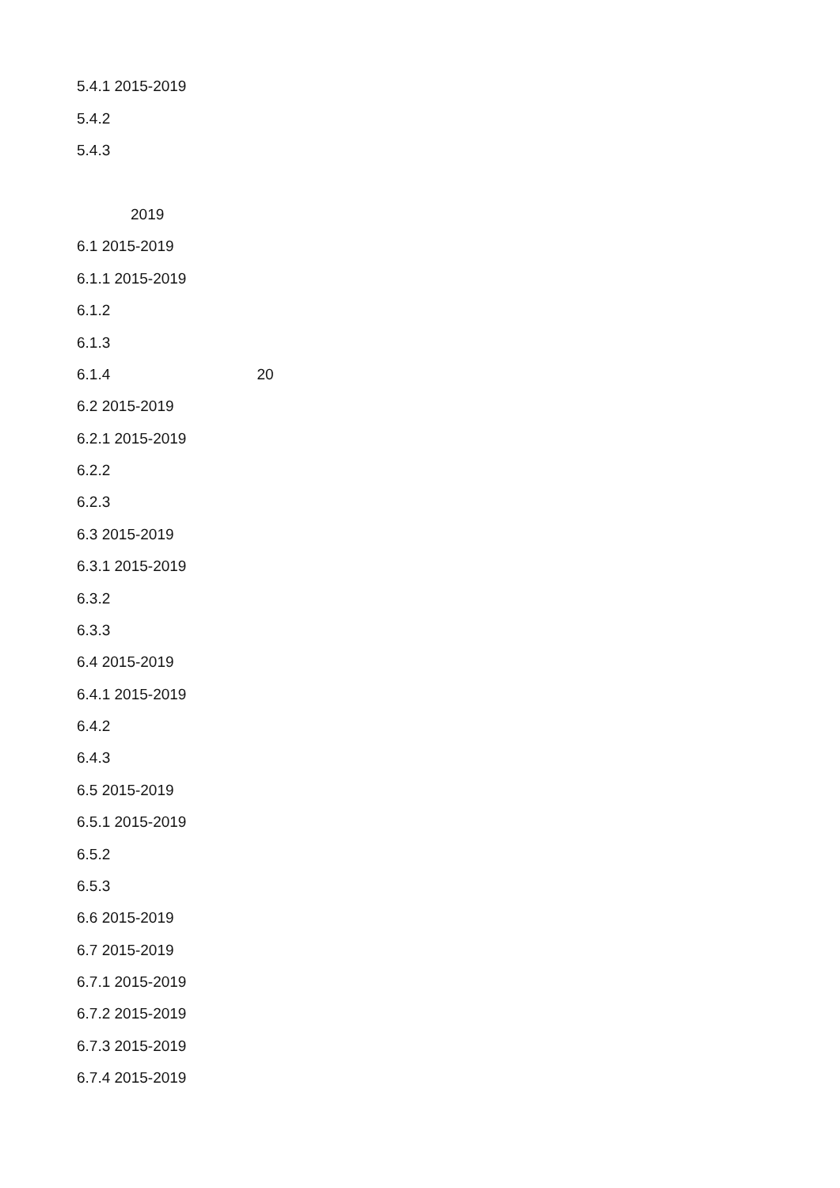5.4.1 2015-2019
5.4.2
5.4.3
2019
6.1 2015-2019
6.1.1 2015-2019
6.1.2
6.1.3
6.1.4 20
6.2 2015-2019
6.2.1 2015-2019
6.2.2
6.2.3
6.3 2015-2019
6.3.1 2015-2019
6.3.2
6.3.3
6.4 2015-2019
6.4.1 2015-2019
6.4.2
6.4.3
6.5 2015-2019
6.5.1 2015-2019
6.5.2
6.5.3
6.6 2015-2019
6.7 2015-2019
6.7.1 2015-2019
6.7.2 2015-2019
6.7.3 2015-2019
6.7.4 2015-2019